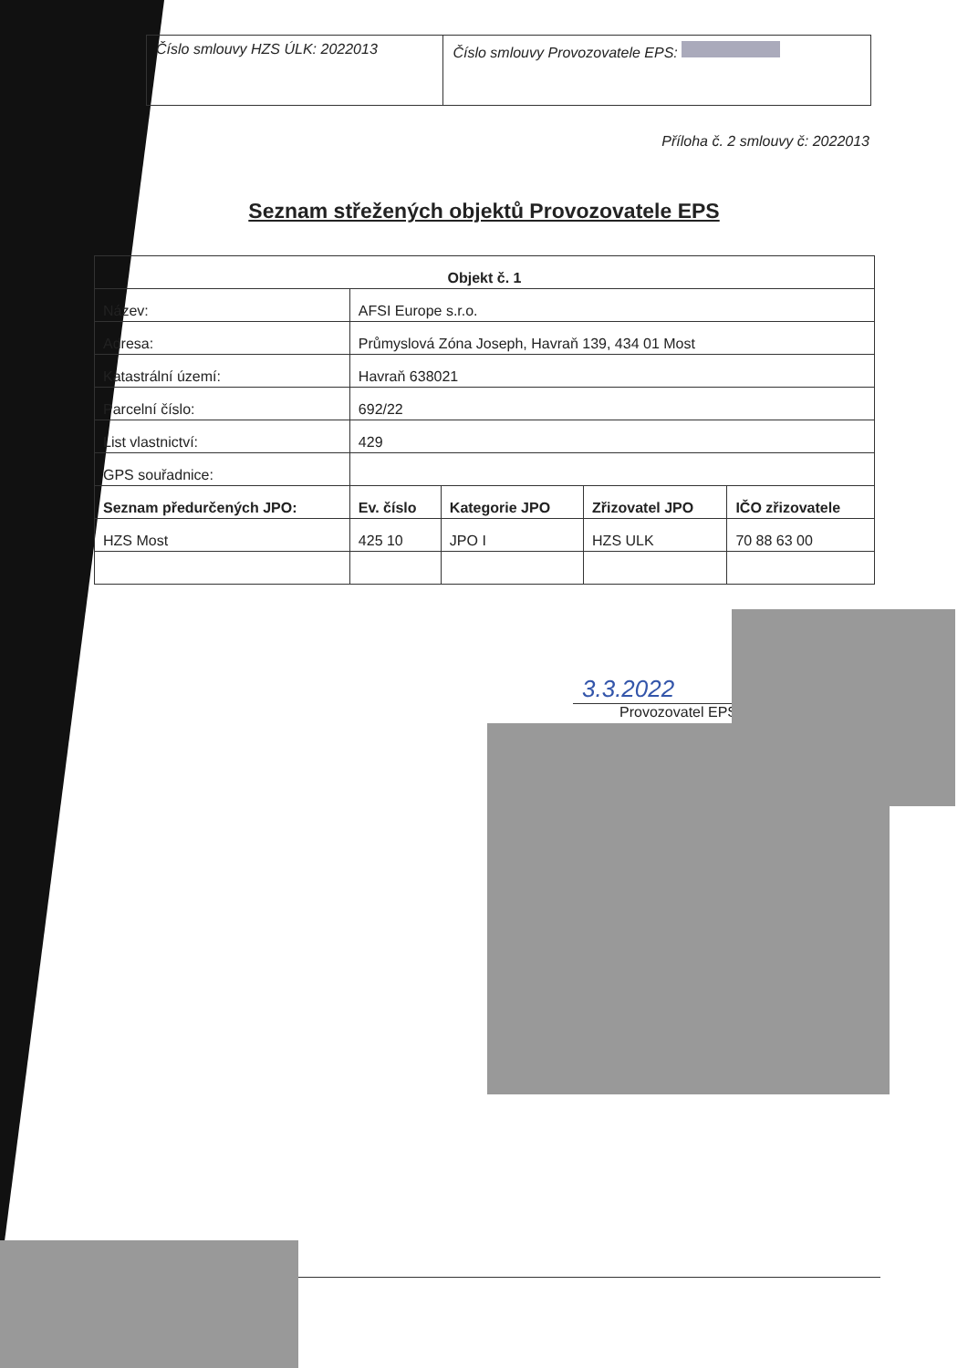| Číslo smlouvy HZS ÚLK: 2022013 | Číslo smlouvy Provozovatele EPS: |
Příloha č. 2 smlouvy č: 2022013
Seznam střežených objektů Provozovatele EPS
| Objekt č. 1 | | | | |
| --- | --- | --- | --- | --- |
| Název: | AFSI Europe s.r.o. | | | |
| Adresa: | Průmyslová Zóna Joseph, Havraň 139, 434 01 Most | | | |
| Katastrální území: | Havraň 638021 | | | |
| Parcelní číslo: | 692/22 | | | |
| List vlastnictví: | 429 | | | |
| GPS souřadnice: | | | | |
| Seznam předurčených JPO: | Ev. číslo | Kategorie JPO | Zřizovatel JPO | IČO zřizovatele |
| HZS Most | 425 10 | JPO I | HZS ULK | 70 88 63 00 |
3.3.2022
Provozovatel EPS